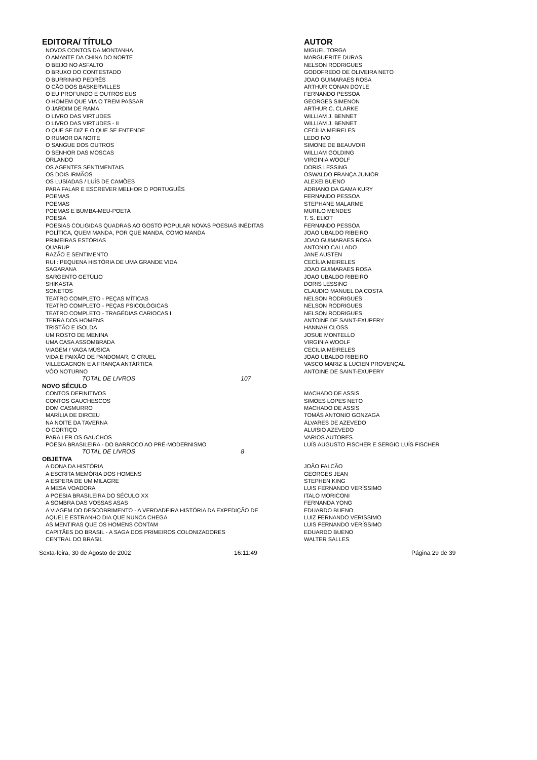| EDITORA/ TÍTULO | AUTOR |
| --- | --- |
| NOVOS CONTOS DA MONTANHA | MIGUEL TORGA |
| O AMANTE DA CHINA DO NORTE | MARGUERITE DURAS |
| O BEIJO NO ASFALTO | NELSON RODRIGUES |
| O BRUXO DO CONTESTADO | GODOFREDO DE OLIVEIRA NETO |
| O BURRINHO PEDRÊS | JOAO GUIMARAES ROSA |
| O CÃO DOS BASKERVILLES | ARTHUR CONAN DOYLE |
| O EU PROFUNDO E OUTROS EUS | FERNANDO PESSOA |
| O HOMEM QUE VIA O TREM PASSAR | GEORGES SIMENON |
| O JARDIM DE RAMA | ARTHUR C. CLARKE |
| O LIVRO DAS VIRTUDES | WILLIAM J. BENNET |
| O LIVRO DAS VIRTUDES - II | WILLIAM J. BENNET |
| O QUE SE DIZ E O QUE SE ENTENDE | CECÍLIA MEIRELES |
| O RUMOR DA NOITE | LEDO IVO |
| O SANGUE DOS OUTROS | SIMONE DE BEAUVOIR |
| O SENHOR DAS MOSCAS | WILLIAM GOLDING |
| ORLANDO | VIRGINIA WOOLF |
| OS AGENTES SENTIMENTAIS | DORIS LESSING |
| OS DOIS IRMÃOS | OSWALDO FRANÇA JUNIOR |
| OS LUSÍADAS / LUÍS DE CAMÕES | ALEXEI BUENO |
| PARA FALAR E ESCREVER MELHOR O PORTUGUÊS | ADRIANO DA GAMA KURY |
| POEMAS | FERNANDO PESSOA |
| POEMAS | STEPHANE MALARME |
| POEMAS E BUMBA-MEU-POETA | MURILO MENDES |
| POESIA | T. S. ELIOT |
| POESIAS COLIGIDAS QUADRAS AO GOSTO POPULAR NOVAS POESIAS INÉDITAS | FERNANDO PESSOA |
| POLÍTICA, QUEM MANDA, POR QUE MANDA, COMO MANDA | JOAO UBALDO RIBEIRO |
| PRIMEIRAS ESTÓRIAS | JOAO GUIMARAES ROSA |
| QUARUP | ANTONIO CALLADO |
| RAZÃO E SENTIMENTO | JANE AUSTEN |
| RUI : PEQUENA HISTÓRIA DE UMA GRANDE VIDA | CECÍLIA MEIRELES |
| SAGARANA | JOAO GUIMARAES ROSA |
| SARGENTO GETÚLIO | JOAO UBALDO RIBEIRO |
| SHIKASTA | DORIS LESSING |
| SONETOS | CLAUDIO MANUEL DA COSTA |
| TEATRO COMPLETO - PEÇAS MÍTICAS | NELSON RODRIGUES |
| TEATRO COMPLETO - PEÇAS PSICOLÓGICAS | NELSON RODRIGUES |
| TEATRO COMPLETO - TRAGÉDIAS CARIOCAS I | NELSON RODRIGUES |
| TERRA DOS HOMENS | ANTOINE DE SAINT-EXUPERY |
| TRISTÃO E ISOLDA | HANNAH CLOSS |
| UM ROSTO DE MENINA | JOSUE MONTELLO |
| UMA CASA ASSOMBRADA | VIRGINIA WOOLF |
| VIAGEM / VAGA MÚSICA | CECILIA MEIRELES |
| VIDA E PAIXÃO DE PANDOMAR, O CRUEL | JOAO UBALDO RIBEIRO |
| VILLEGAGNON E A FRANÇA ANTÁRTICA | VASCO MARIZ & LUCIEN PROVENÇAL |
| VÔO NOTURNO | ANTOINE DE SAINT-EXUPERY |
| TOTAL DE LIVROS 107 | |
| NOVO SÉCULO | |
| CONTOS DEFINITIVOS | MACHADO DE ASSIS |
| CONTOS GAUCHESCOS | SIMOES LOPES NETO |
| DOM CASMURRO | MACHADO DE ASSIS |
| MARÍLIA DE DIRCEU | TOMÁS ANTONIO GONZAGA |
| NA NOITE DA TAVERNA | ÁLVARES DE AZEVEDO |
| O CORTIÇO | ALUISIO AZEVEDO |
| PARA LER OS GAÚCHOS | VARIOS AUTORES |
| POESIA BRASILEIRA - DO BARROCO AO PRÉ-MODERNISMO | LUÍS AUGUSTO FISCHER E SERGIO LUÍS FISCHER |
| TOTAL DE LIVROS 8 | |
| OBJETIVA | |
| A DONA DA HISTÓRIA | JOÃO FALCÃO |
| A ESCRITA MEMÓRIA DOS HOMENS | GEORGES JEAN |
| A ESPERA DE UM MILAGRE | STEPHEN KING |
| A MESA VOADORA | LUIS FERNANDO VERÍSSIMO |
| A POESIA BRASILEIRA DO SÉCULO XX | ITALO MORICONI |
| A SOMBRA DAS VOSSAS ASAS | FERNANDA YONG |
| A VIAGEM DO DESCOBRIMENTO - A VERDADEIRA HISTÓRIA DA EXPEDIÇÃO DE | EDUARDO BUENO |
| AQUELE ESTRANHO DIA QUE NUNCA CHEGA | LUIZ FERNANDO VERISSIMO |
| AS MENTIRAS QUE OS HOMENS CONTAM | LUIS FERNANDO VERÍSSIMO |
| CAPITÃES DO BRASIL - A SAGA DOS PRIMEIROS COLONIZADORES | EDUARDO BUENO |
| CENTRAL DO BRASIL | WALTER SALLES |
Sexta-feira, 30 de Agosto de 2002 16:11:49 Página 29 de 39